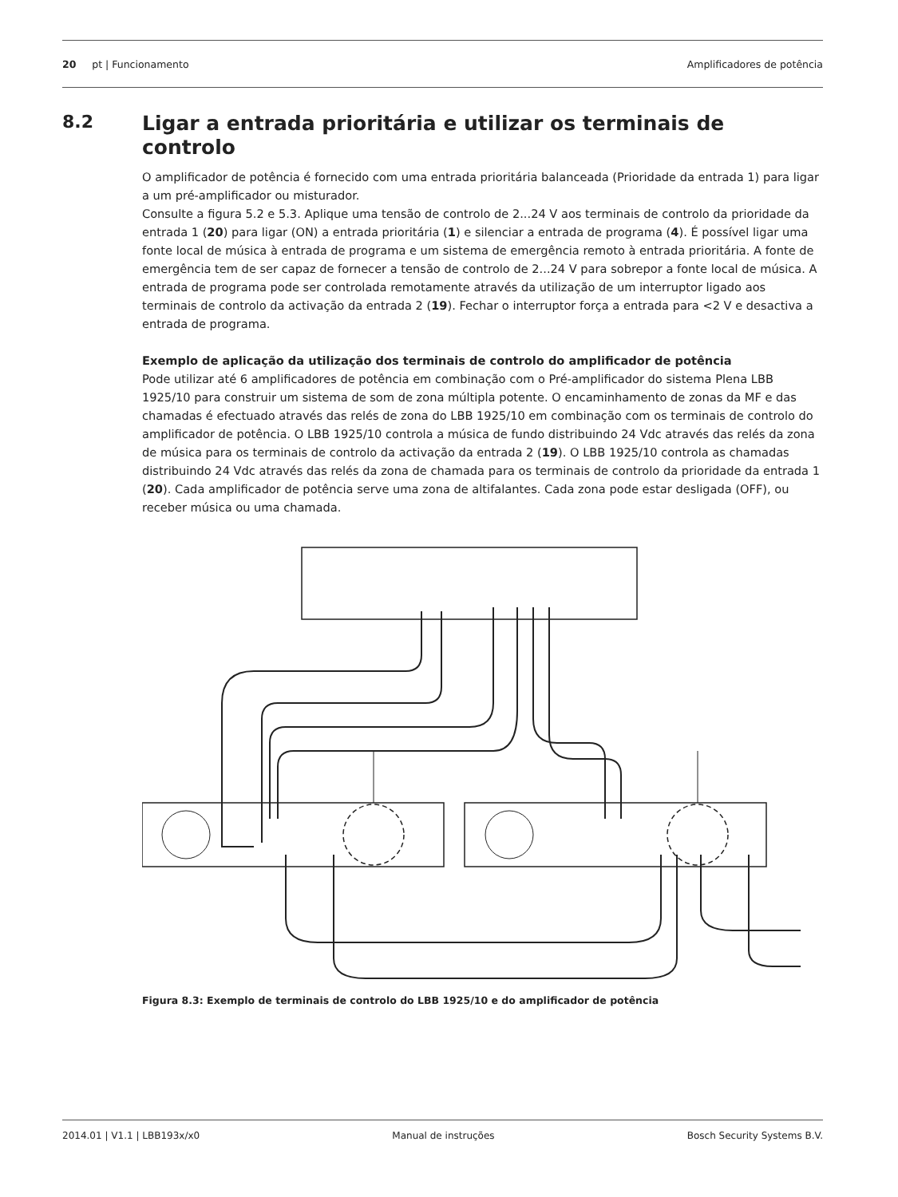20 pt | Funcionamento Amplificadores de potência
8.2
Ligar a entrada prioritária e utilizar os terminais de controlo
O amplificador de potência é fornecido com uma entrada prioritária balanceada (Prioridade da entrada 1) para ligar a um pré-amplificador ou misturador.
Consulte a figura 5.2 e 5.3. Aplique uma tensão de controlo de 2...24 V aos terminais de controlo da prioridade da entrada 1 (20) para ligar (ON) a entrada prioritária (1) e silenciar a entrada de programa (4). É possível ligar uma fonte local de música à entrada de programa e um sistema de emergência remoto à entrada prioritária. A fonte de emergência tem de ser capaz de fornecer a tensão de controlo de 2...24 V para sobrepor a fonte local de música. A entrada de programa pode ser controlada remotamente através da utilização de um interruptor ligado aos terminais de controlo da activação da entrada 2 (19). Fechar o interruptor força a entrada para <2 V e desactiva a entrada de programa.
Exemplo de aplicação da utilização dos terminais de controlo do amplificador de potência
Pode utilizar até 6 amplificadores de potência em combinação com o Pré-amplificador do sistema Plena LBB 1925/10 para construir um sistema de som de zona múltipla potente. O encaminhamento de zonas da MF e das chamadas é efectuado através das relés de zona do LBB 1925/10 em combinação com os terminais de controlo do amplificador de potência. O LBB 1925/10 controla a música de fundo distribuindo 24 Vdc através das relés da zona de música para os terminais de controlo da activação da entrada 2 (19). O LBB 1925/10 controla as chamadas distribuindo 24 Vdc através das relés da zona de chamada para os terminais de controlo da prioridade da entrada 1 (20). Cada amplificador de potência serve uma zona de altifalantes. Cada zona pode estar desligada (OFF), ou receber música ou uma chamada.
Figura 8.3: Exemplo de terminais de controlo do LBB 1925/10 e do amplificador de potência
2014.01 | V1.1 | LBB193x/x0 Manual de instruções Bosch Security Systems B.V.